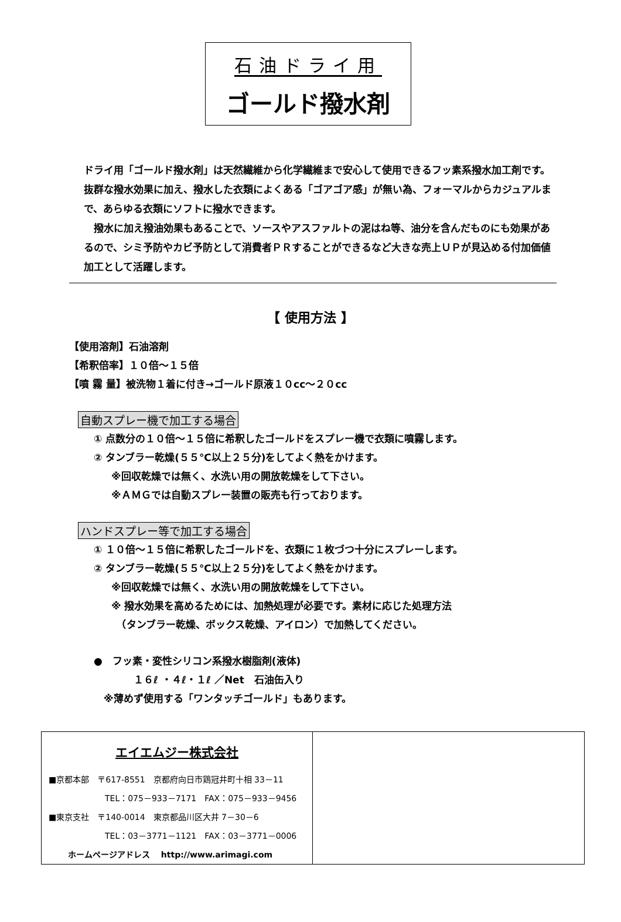石油ドライ用
ゴールド撥水剤
ドライ用「ゴールド撥水剤」は天然繊維から化学繊維まで安心して使用できるフッ素系撥水加工剤です。抜群な撥水効果に加え、撥水した衣類によくある「ゴアゴア感」が無い為、フォーマルからカジュアルまで、あらゆる衣類にソフトに撥水できます。
　撥水に加え撥油効果もあることで、ソースやアスファルトの泥はね等、油分を含んだものにも効果があるので、シミ予防やカビ予防として消費者ＰＲすることができるなど大きな売上ＵＰが見込める付加価値加工として活躍します。
【 使用方法 】
【使用溶剤】石油溶剤
【希釈倍率】１０倍～１５倍
【噴 霧 量】被洗物１着に付き→ゴールド原液１０cc～２０cc
自動スプレー機で加工する場合
① 点数分の１０倍～１５倍に希釈したゴールドをスプレー機で衣類に噴霧します。
② タンブラー乾燥(５５℃以上２５分)をしてよく熱をかけます。
※回収乾燥では無く、水洗い用の開放乾燥をして下さい。
※ＡＭＧでは自動スプレー装置の販売も行っております。
ハンドスプレー等で加工する場合
① １０倍～１５倍に希釈したゴールドを、衣類に１枚づつ十分にスプレーします。
② タンブラー乾燥(５５℃以上２５分)をしてよく熱をかけます。
※回収乾燥では無く、水洗い用の開放乾燥をして下さい。
※ 撥水効果を高めるためには、加熱処理が必要です。素材に応じた処理方法
　（タンブラー乾燥、ボックス乾燥、アイロン）で加熱してください。
●　フッ素・変性シリコン系撥水樹脂剤(液体)
　　　　１６ℓ ・４ℓ・１ℓ ／Net　石油缶入り
　※薄めず使用する「ワンタッチゴールド」もあります。
エイエムジー株式会社
■京都本部　〒617-8551　京都府向日市鶏冠井町十相 33－11
TEL：075－933－7171　FAX：075－933－9456
■東京支社　〒140-0014　東京都品川区大井 7－30－6
TEL：03－3771－1121　FAX：03－3771－0006
ホームページアドレス　 http://www.arimagi.com